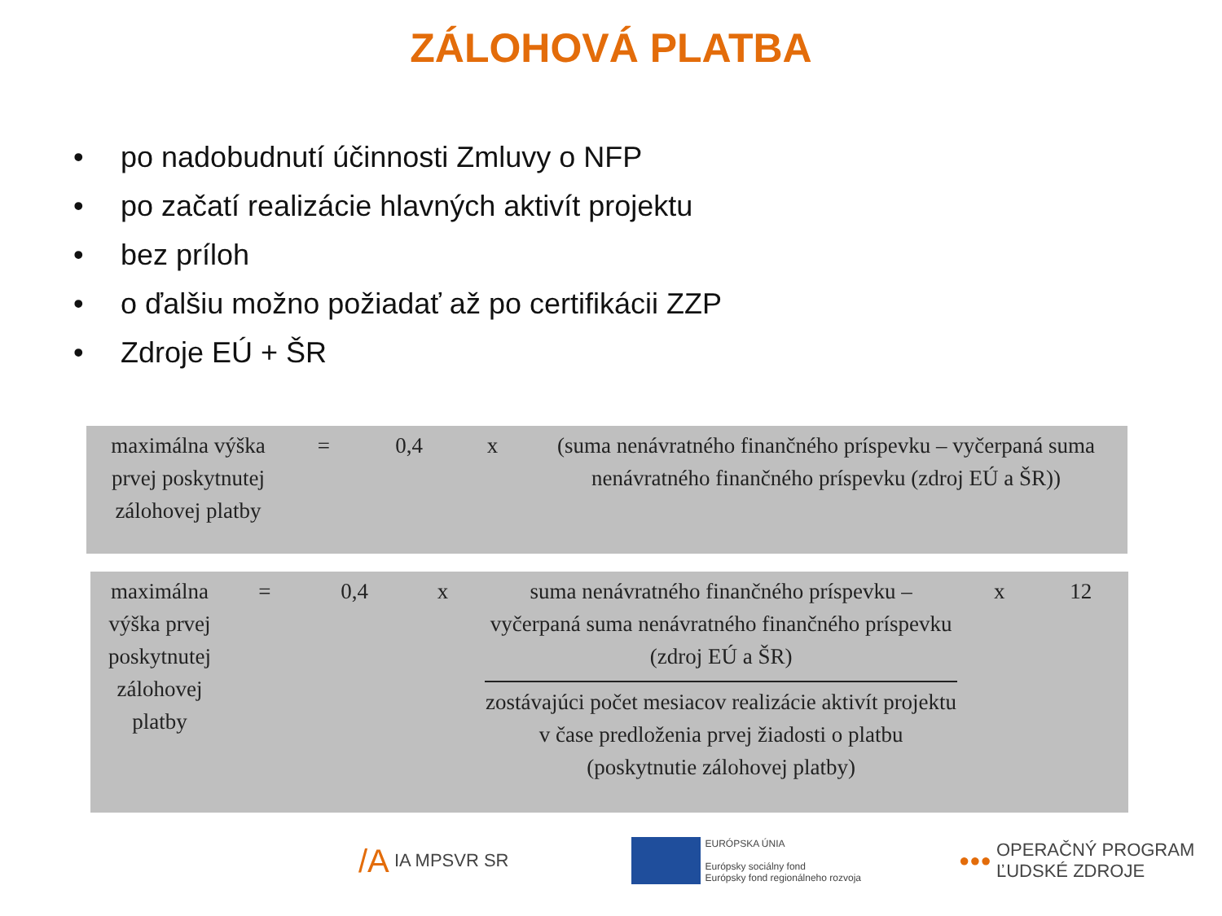ZÁLOHOVÁ PLATBA
• po nadobudnutí účinnosti Zmluvy o NFP
• po začatí realizácie hlavných aktivít projektu
• bez príloh
• o ďalšiu možno požiadať až po certifikácii ZZP
• Zdroje EÚ + ŠR
| maximálna výška prvej poskytnutej zálohovej platby | = | 0,4 | x | (suma nenávratného finančného príspevku – vyčerpaná suma nenávratného finančného príspevku (zdroj EÚ a ŠR)) |
| maximálna výška prvej poskytnutej zálohovej platby | = | 0,4 | x | suma nenávratného finančného príspevku – vyčerpaná suma nenávratného finančného príspevku (zdroj EÚ a ŠR) zostávajúci počet mesiacov realizácie aktivít projektu v čase predloženia prvej žiadosti o platbu (poskytnutie zálohovej platby) | x | 12 |
/A IA MPSVR SR EURÓPSKA ÚNIA
Európsky sociálny fond
Európsky fond regionálneho rozvoja ●●● OPERAČNÝ PROGRAM
ĽUDSKÉ ZDROJE